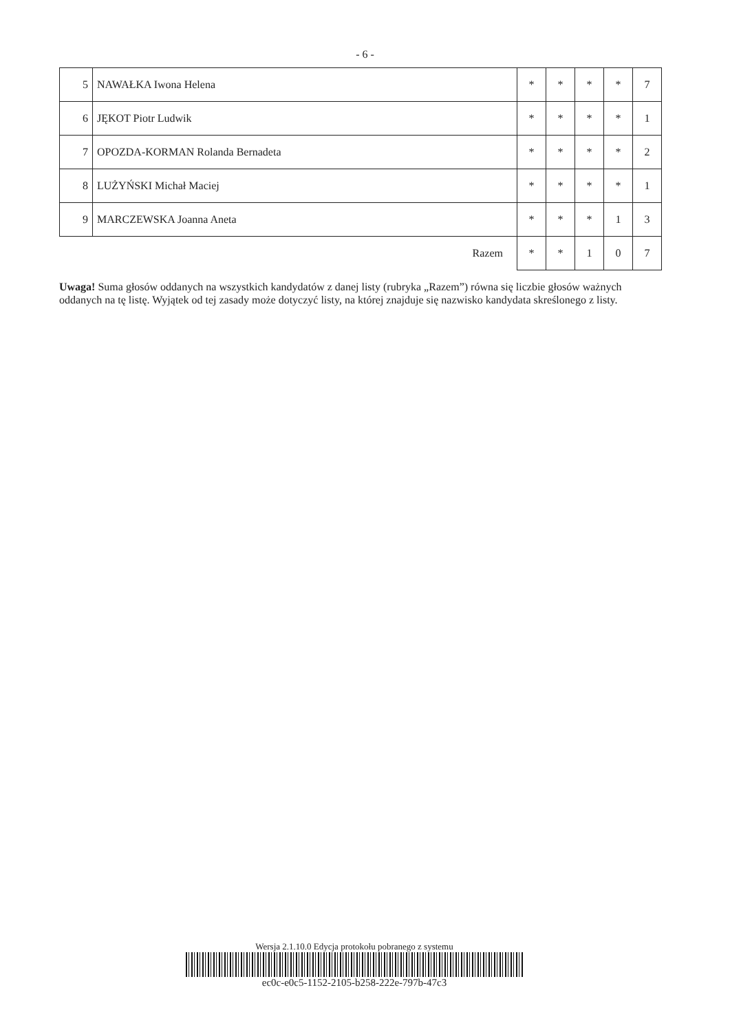- 6 -
| 5 | NAWAŁKA Iwona Helena | * | * | * | * | 7 |
| 6 | JĘKOT Piotr Ludwik | * | * | * | * | 1 |
| 7 | OPOZDA-KORMAN Rolanda Bernadeta | * | * | * | * | 2 |
| 8 | LUŻYŃSKI Michał Maciej | * | * | * | * | 1 |
| 9 | MARCZEWSKA Joanna Aneta | * | * | * | 1 | 3 |
| | Razem | * | * | 1 | 0 | 7 |
Uwaga! Suma głosów oddanych na wszystkich kandydatów z danej listy (rubryka „Razem”) równa się liczbie głosów ważnych oddanych na tę listę. Wyjątek od tej zasady może dotyczyć listy, na której znajduje się nazwisko kandydata skreślonego z listy.
Wersja 2.1.10.0 Edycja protokołu pobranego z systemu
ec0c-e0c5-1152-2105-b258-222e-797b-47c3